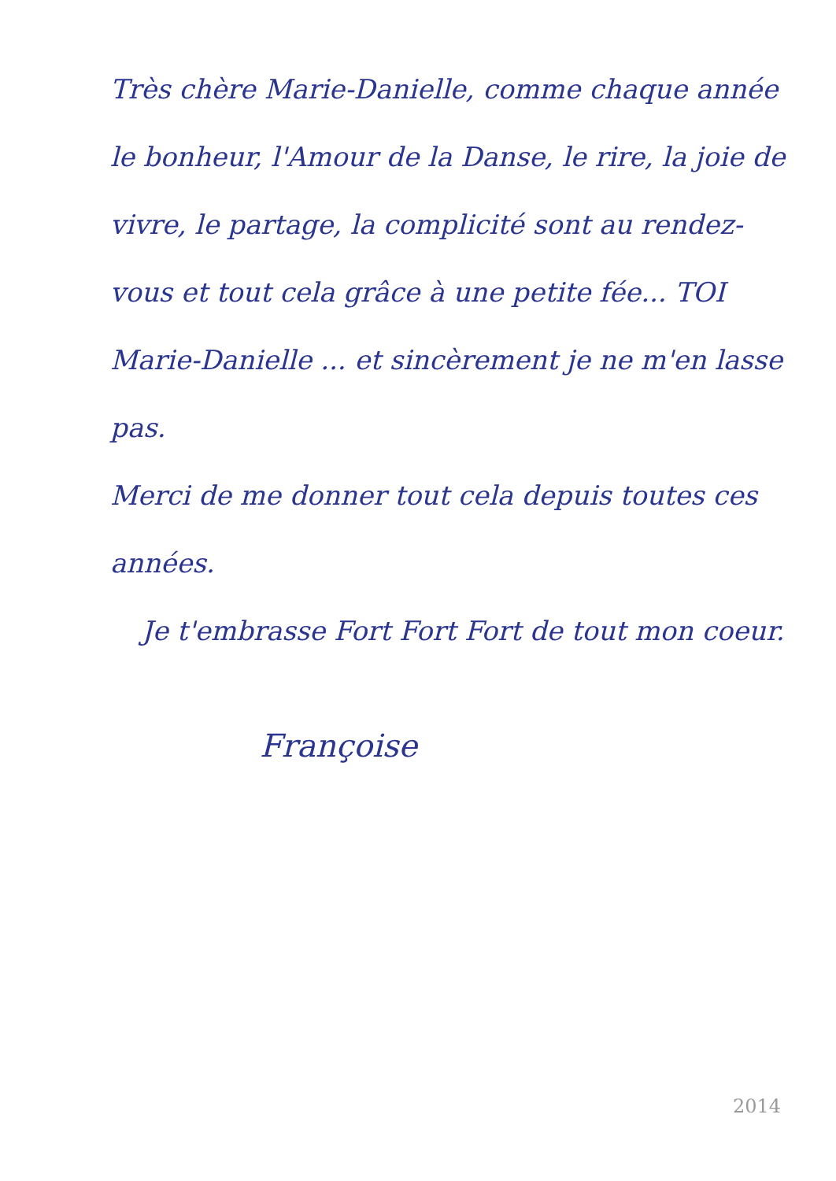Très chère Marie-Danielle, comme chaque année le bonheur, l'Amour de la Danse, le rire, la joie de vivre, le partage, la complicité sont au rendez-vous et tout cela grâce à une petite fée... TOI Marie-Danielle ... et sincèrement je ne m'en lasse pas.
Merci de me donner tout cela depuis toutes ces années.
Je t'embrasse Fort Fort Fort de tout mon coeur.
Françoise
2014